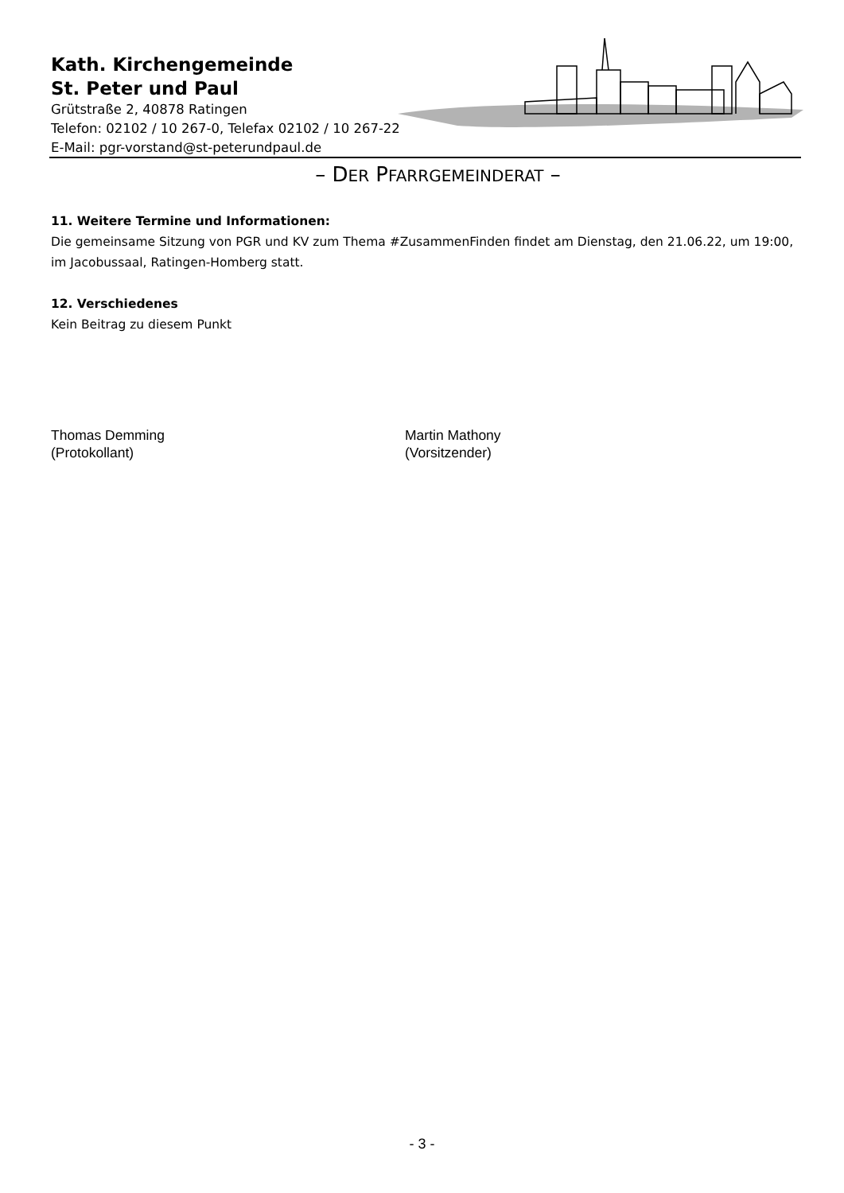Kath. Kirchengemeinde
St. Peter und Paul
Grütstraße 2, 40878 Ratingen
Telefon: 02102 / 10 267-0, Telefax 02102 / 10 267-22
E-Mail: pgr-vorstand@st-peterundpaul.de
– DER PFARRGEMEINDERAT –
11. Weitere Termine und Informationen:
Die gemeinsame Sitzung von PGR und KV zum Thema #ZusammenFinden findet am Dienstag, den 21.06.22, um 19:00, im Jacobussaal, Ratingen-Homberg statt.
12. Verschiedenes
Kein Beitrag zu diesem Punkt
Thomas Demming
(Protokollant)
Martin Mathony
(Vorsitzender)
- 3 -